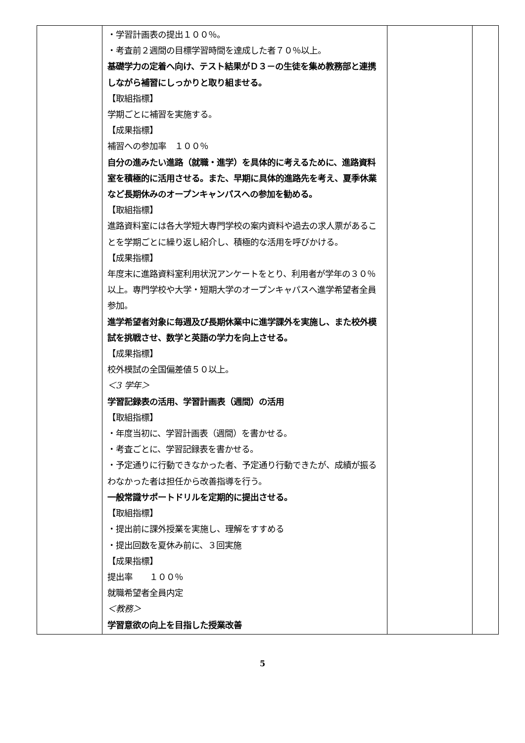| | ・学習計画表の提出１００％。 ・考査前２週間の目標学習時間を達成した者７０％以上。 基礎学力の定着へ向け、テスト結果がＤ３－の生徒を集め教務部と連携しながら補習にしっかりと取り組ませる。 【取組指標】 学期ごとに補習を実施する。 【成果指標】 補習への参加率 １００％ 自分の進みたい進路（就職・進学）を具体的に考えるために、進路資料室を積極的に活用させる。また、早期に具体的進路先を考え、夏季休業など長期休みのオープンキャンパスへの参加を勧める。 【取組指標】 進路資料室には各大学短大専門学校の案内資料や過去の求人票があることを学期ごとに繰り返し紹介し、積極的な活用を呼びかける。 【成果指標】 年度末に進路資料室利用状況アンケートをとり、利用者が学年の３０％以上。専門学校や大学・短期大学のオープンキャパスへ進学希望者全員参加。 進学希望者対象に毎週及び長期休業中に進学課外を実施し、また校外模試を挑戦させ、数学と英語の学力を向上させる。 【成果指標】 校外模試の全国偏差値５０以上。 ＜3 学年＞ 学習記録表の活用、学習計画表（週間）の活用 【取組指標】 ・年度当初に、学習計画表（週間）を書かせる。 ・考査ごとに、学習記録表を書かせる。 ・予定通りに行動できなかった者、予定通り行動できたが、成績が振るわなかった者は担任から改善指導を行う。 一般常識サポートドリルを定期的に提出させる。 【取組指標】 ・提出前に課外授業を実施し、理解をすすめる ・提出回数を夏休み前に、３回実施 【成果指標】 提出率 １００％ 就職希望者全員内定 ＜教務＞ 学習意欲の向上を目指した授業改善 | | |
5